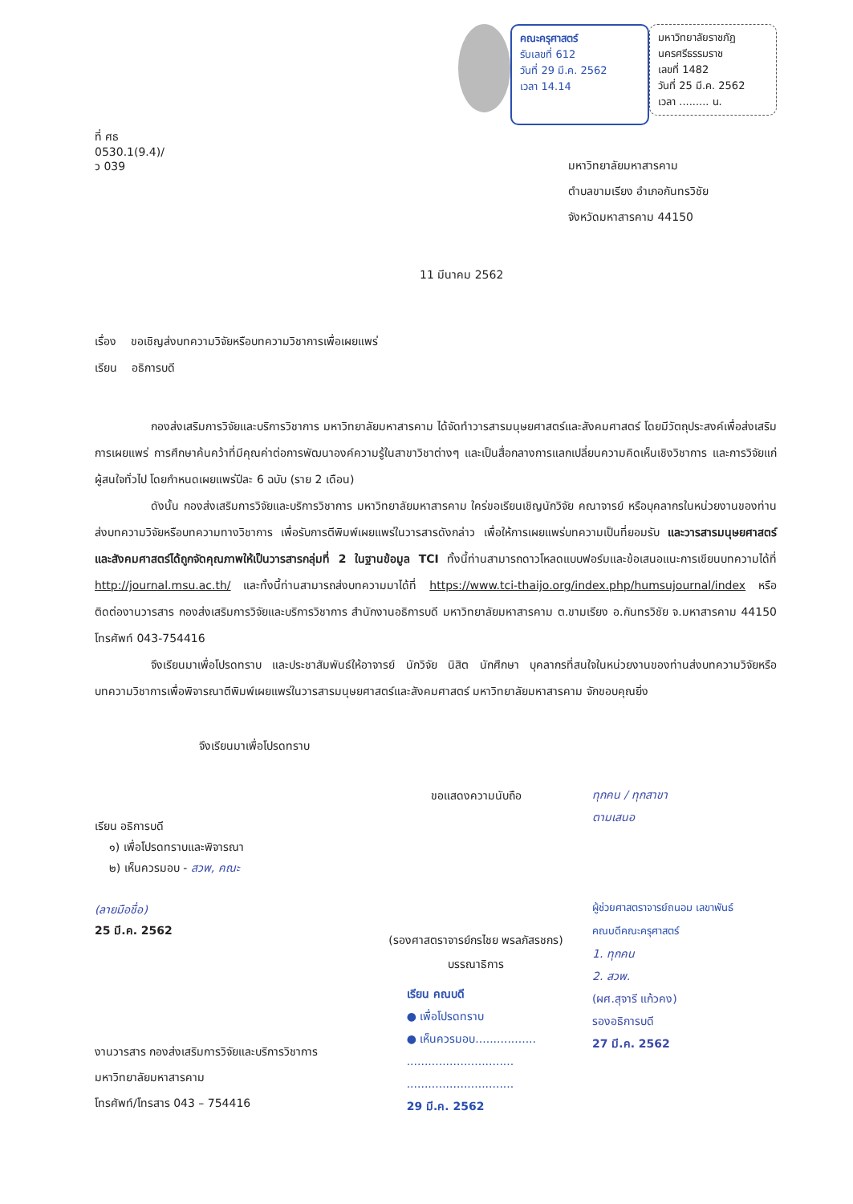ที่ ศธ 0530.1(9.4)/ ว 039
คณะครุศาสตร์
รับเลขที่ 612
วันที่ 29 มี.ค. 2562
เวลา 14.14
มหาวิทยาลัยราชภัฏนครศรีธรรมราช
เลขที่ 1482
วันที่ 25 มี.ค. 2562
เวลา ......... น.
มหาวิทยาลัยมหาสารคาม
ตำบลขามเรียง อำเภอกันทรวิชัย
จังหวัดมหาสารคาม 44150
11 มีนาคม 2562
เรื่อง ขอเชิญส่งบทความวิจัยหรือบทความวิชาการเพื่อเผยแพร่
เรียน อธิการบดี
กองส่งเสริมการวิจัยและบริการวิชาการ มหาวิทยาลัยมหาสารคาม ได้จัดทำวารสารมนุษยศาสตร์และสังคมศาสตร์ โดยมีวัตถุประสงค์เพื่อส่งเสริมการเผยแพร่ การศึกษาค้นคว้าที่มีคุณค่าต่อการพัฒนาองค์ความรู้ในสาขาวิชาต่างๆ และเป็นสื่อกลางการแลกเปลี่ยนความคิดเห็นเชิงวิชาการ และการวิจัยแก่ผู้สนใจทั่วไป โดยกำหนดเผยแพร่ปีละ 6 ฉบับ (ราย 2 เดือน)
ดังนั้น กองส่งเสริมการวิจัยและบริการวิชาการ มหาวิทยาลัยมหาสารคาม ใคร่ขอเรียนเชิญนักวิจัย คณาจารย์ หรือบุคลากรในหน่วยงานของท่านส่งบทความวิจัยหรือบทความทางวิชาการ เพื่อรับการตีพิมพ์เผยแพร่ในวารสารดังกล่าว เพื่อให้การเผยแพร่บทความเป็นที่ยอมรับ และวารสารมนุษยศาสตร์และสังคมศาสตร์ได้ถูกจัดคุณภาพให้เป็นวารสารกลุ่มที่ 2 ในฐานข้อมูล TCI ทั้งนี้ท่านสามารถดาวโหลดแบบฟอร์มและข้อเสนอแนะการเขียนบทความได้ที่ http://journal.msu.ac.th/ และทั้งนี้ท่านสามารถส่งบทความมาได้ที่ https://www.tci-thaijo.org/index.php/humsujournal/index หรือติดต่องานวารสาร กองส่งเสริมการวิจัยและบริการวิชาการ สำนักงานอธิการบดี มหาวิทยาลัยมหาสารคาม ต.ขามเรียง อ.กันทรวิชัย จ.มหาสารคาม 44150 โทรศัพท์ 043-754416
จึงเรียนมาเพื่อโปรดทราบ และประชาสัมพันธ์ให้อาจารย์ นักวิจัย นิสิต นักศึกษา บุคลากรที่สนใจในหน่วยงานของท่านส่งบทความวิจัยหรือบทความวิชาการเพื่อพิจารณาตีพิมพ์เผยแพร่ในวารสารมนุษยศาสตร์และสังคมศาสตร์ มหาวิทยาลัยมหาสารคาม จักขอบคุณยิ่ง
จึงเรียนมาเพื่อโปรดทราบ
เรียน อธิการบดี
๑) เพื่อโปรดทราบและพิจารณา
๒) เห็นควรมอบ - สวพ, คณะ
(ลายมือชื่อ)
25 มี.ค. 2562
ขอแสดงความนับถือ
(รองศาสตราจารย์กรไชย พรลภัสรชกร)
บรรณาธิการ
ทุกคน / ทุกสาขา
ตามเสนอ
ผู้ช่วยศาสตราจารย์ถนอม เลขาพันธ์
คณบดีคณะครุศาสตร์
1. ทุกคน
2. สวพ.
(ผศ.สุจารี แก้วคง)
รองอธิการบดี
27 มี.ค. 2562
งานวารสาร กองส่งเสริมการวิจัยและบริการวิชาการ
มหาวิทยาลัยมหาสารคาม
โทรศัพท์/โทรสาร 043 – 754416
เรียน คณบดี
● เพื่อโปรดทราบ
● เห็นควรมอบ.................
..............................
..............................
29 มี.ค. 2562